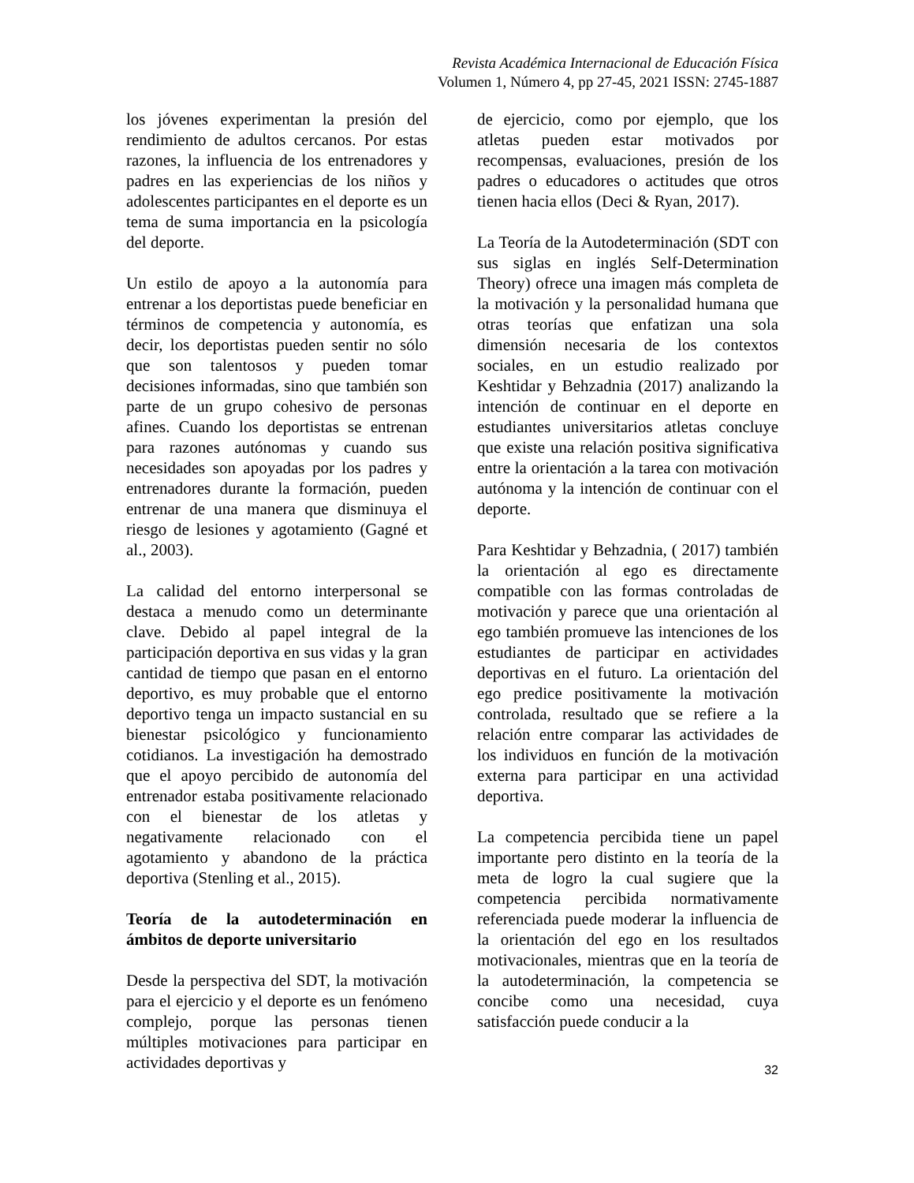Revista Académica Internacional de Educación Física
Volumen 1, Número 4, pp 27-45, 2021 ISSN: 2745-1887
los jóvenes experimentan la presión del rendimiento de adultos cercanos. Por estas razones, la influencia de los entrenadores y padres en las experiencias de los niños y adolescentes participantes en el deporte es un tema de suma importancia en la psicología del deporte.
Un estilo de apoyo a la autonomía para entrenar a los deportistas puede beneficiar en términos de competencia y autonomía, es decir, los deportistas pueden sentir no sólo que son talentosos y pueden tomar decisiones informadas, sino que también son parte de un grupo cohesivo de personas afines. Cuando los deportistas se entrenan para razones autónomas y cuando sus necesidades son apoyadas por los padres y entrenadores durante la formación, pueden entrenar de una manera que disminuya el riesgo de lesiones y agotamiento (Gagné et al., 2003).
La calidad del entorno interpersonal se destaca a menudo como un determinante clave. Debido al papel integral de la participación deportiva en sus vidas y la gran cantidad de tiempo que pasan en el entorno deportivo, es muy probable que el entorno deportivo tenga un impacto sustancial en su bienestar psicológico y funcionamiento cotidianos. La investigación ha demostrado que el apoyo percibido de autonomía del entrenador estaba positivamente relacionado con el bienestar de los atletas y negativamente relacionado con el agotamiento y abandono de la práctica deportiva (Stenling et al., 2015).
Teoría de la autodeterminación en ámbitos de deporte universitario
Desde la perspectiva del SDT, la motivación para el ejercicio y el deporte es un fenómeno complejo, porque las personas tienen múltiples motivaciones para participar en actividades deportivas y
de ejercicio, como por ejemplo, que los atletas pueden estar motivados por recompensas, evaluaciones, presión de los padres o educadores o actitudes que otros tienen hacia ellos (Deci & Ryan, 2017).
La Teoría de la Autodeterminación (SDT con sus siglas en inglés Self-Determination Theory) ofrece una imagen más completa de la motivación y la personalidad humana que otras teorías que enfatizan una sola dimensión necesaria de los contextos sociales, en un estudio realizado por Keshtidar y Behzadnia (2017) analizando la intención de continuar en el deporte en estudiantes universitarios atletas concluye que existe una relación positiva significativa entre la orientación a la tarea con motivación autónoma y la intención de continuar con el deporte.
Para Keshtidar y Behzadnia, ( 2017) también la orientación al ego es directamente compatible con las formas controladas de motivación y parece que una orientación al ego también promueve las intenciones de los estudiantes de participar en actividades deportivas en el futuro. La orientación del ego predice positivamente la motivación controlada, resultado que se refiere a la relación entre comparar las actividades de los individuos en función de la motivación externa para participar en una actividad deportiva.
La competencia percibida tiene un papel importante pero distinto en la teoría de la meta de logro la cual sugiere que la competencia percibida normativamente referenciada puede moderar la influencia de la orientación del ego en los resultados motivacionales, mientras que en la teoría de la autodeterminación, la competencia se concibe como una necesidad, cuya satisfacción puede conducir a la
32